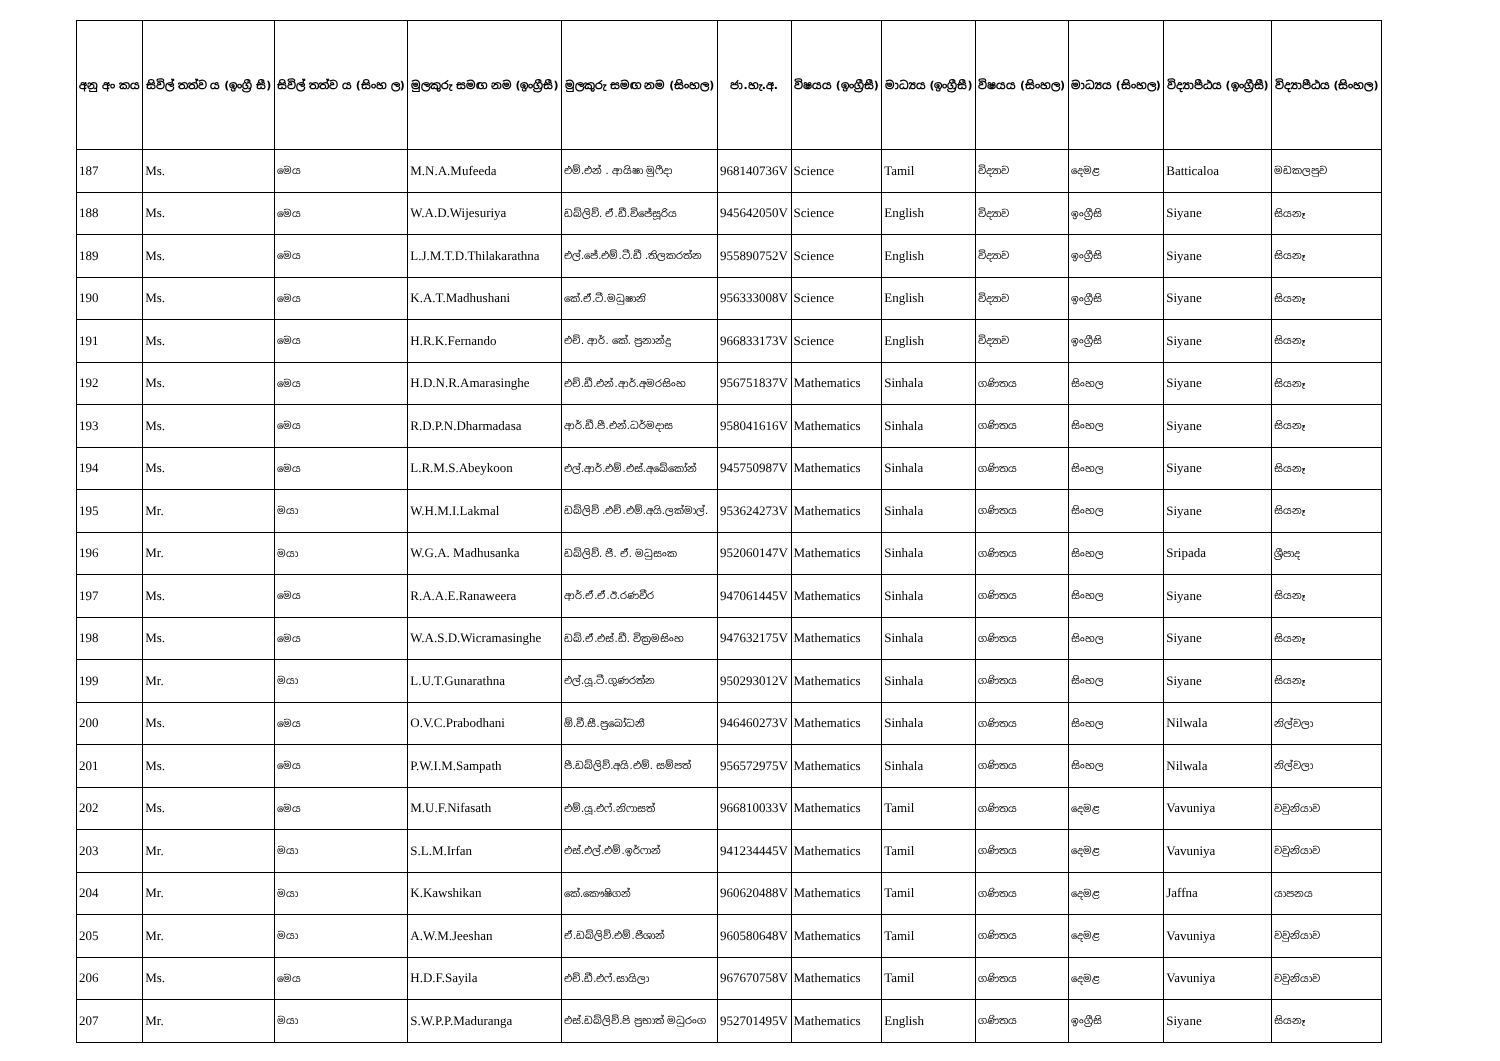| අනු අං කය | සිවිල් තත්ව ය (ඉංග්‍රී සී) | සිවිල් තත්ව ය (සිංහ ල) | මුලකුරු සමඟ නම (ඉංග්‍රීසී) | මුලකුරු සමඟ නම (සිංහල) | ජා.හැ.අ. | විෂයය (ඉංග්‍රීසී) | මාධ්‍යය (ඉංග්‍රීසී) | විෂයය (සිංහල) | මාධ්‍යය (සිංහල) | විද්‍යාපීඨය (ඉංග්‍රීසී) | විද්‍යාපීඨය (සිංහල) |
| --- | --- | --- | --- | --- | --- | --- | --- | --- | --- | --- | --- |
| 187 | Ms. | මෙය | M.N.A.Mufeeda | එම්.එන් . ආයිෂා මුෆීදා | 968140736V | Science | Tamil | විද්‍යාව | දෙමළ | Batticaloa | මඩකලපුව |
| 188 | Ms. | මෙය | W.A.D.Wijesuriya | ඩබ්ලිව්. ඒ.ඩී.විජේසූරිය | 945642050V | Science | English | විද්‍යාව | ඉංග්‍රීසි | Siyane | සියනෑ |
| 189 | Ms. | මෙය | L.J.M.T.D.Thilakarathna | එල්.ජේ.එම්.ටී.ඩී .තිලකරත්න | 955890752V | Science | English | විද්‍යාව | ඉංග්‍රීසි | Siyane | සියනෑ |
| 190 | Ms. | මෙය | K.A.T.Madhushani | කේ.ඒ.ටී.මධුෂානි | 956333008V | Science | English | විද්‍යාව | ඉංග්‍රීසි | Siyane | සියනෑ |
| 191 | Ms. | මෙය | H.R.K.Fernando | එච්. ආර්. කේ. ප්‍රනාන්දු | 966833173V | Science | English | විද්‍යාව | ඉංග්‍රීසි | Siyane | සියනෑ |
| 192 | Ms. | මෙය | H.D.N.R.Amarasinghe | එච්.ඩී.එන්.ආර්.අමරසිංහ | 956751837V | Mathematics | Sinhala | ගණිතය | සිංහල | Siyane | සියනෑ |
| 193 | Ms. | මෙය | R.D.P.N.Dharmadasa | ආර්.ඩී.පී.එන්.ධර්මදාස | 958041616V | Mathematics | Sinhala | ගණිතය | සිංහල | Siyane | සියනෑ |
| 194 | Ms. | මෙය | L.R.M.S.Abeykoon | එල්.ආර්.එම්.එස්.අබේකෝන් | 945750987V | Mathematics | Sinhala | ගණිතය | සිංහල | Siyane | සියනෑ |
| 195 | Mr. | මයා | W.H.M.I.Lakmal | ඩබ්ලිව් .එච්.එම්.අයි.ලක්මාල්. | 953624273V | Mathematics | Sinhala | ගණිතය | සිංහල | Siyane | සියනෑ |
| 196 | Mr. | මයා | W.G.A. Madhusanka | ඩබ්ලිව්. ජී. ඒ. මධුසංක | 952060147V | Mathematics | Sinhala | ගණිතය | සිංහල | Sripada | ශ්‍රීපාද |
| 197 | Ms. | මෙය | R.A.A.E.Ranaweera | ආර්.ඒ.ඒ.ඊ.රණවීර | 947061445V | Mathematics | Sinhala | ගණිතය | සිංහල | Siyane | සියනෑ |
| 198 | Ms. | මෙය | W.A.S.D.Wicramasinghe | ඩබ්.ඒ.එස්.ඩී. වික්‍රමසිංහ | 947632175V | Mathematics | Sinhala | ගණිතය | සිංහල | Siyane | සියනෑ |
| 199 | Mr. | මයා | L.U.T.Gunarathna | එල්.යූ.ටී.ගුණරත්න | 950293012V | Mathematics | Sinhala | ගණිතය | සිංහල | Siyane | සියනෑ |
| 200 | Ms. | මෙය | O.V.C.Prabodhani | ඕ.වී.සී.ප්‍රබෝධනී | 946460273V | Mathematics | Sinhala | ගණිතය | සිංහල | Nilwala | නිල්වලා |
| 201 | Ms. | මෙය | P.W.I.M.Sampath | පී.ඩබ්ලිව්.අයි.එම්. සම්පත් | 956572975V | Mathematics | Sinhala | ගණිතය | සිංහල | Nilwala | නිල්වලා |
| 202 | Ms. | මෙය | M.U.F.Nifasath | එම්.යූ.එෆ්.නිෆාසත් | 966810033V | Mathematics | Tamil | ගණිතය | දෙමළ | Vavuniya | වවුනියාව |
| 203 | Mr. | මයා | S.L.M.Irfan | එස්.එල්.එම්.ඉර්ෆාන් | 941234445V | Mathematics | Tamil | ගණිතය | දෙමළ | Vavuniya | වවුනියාව |
| 204 | Mr. | මයා | K.Kawshikan | කේ.කෞෂිගන් | 960620488V | Mathematics | Tamil | ගණිතය | දෙමළ | Jaffna | යාපනය |
| 205 | Mr. | මයා | A.W.M.Jeeshan | ඒ.ඩබ්ලිව්.එම්.ජීශාන් | 960580648V | Mathematics | Tamil | ගණිතය | දෙමළ | Vavuniya | වවුනියාව |
| 206 | Ms. | මෙය | H.D.F.Sayila | එච්.ඩී.එෆ්.සායිලා | 967670758V | Mathematics | Tamil | ගණිතය | දෙමළ | Vavuniya | වවුනියාව |
| 207 | Mr. | මයා | S.W.P.P.Maduranga | එස්.ඩබ්ලිව්.පි ප්‍රභාත් මධුරංග | 952701495V | Mathematics | English | ගණිතය | ඉංග්‍රීසි | Siyane | සියනෑ |